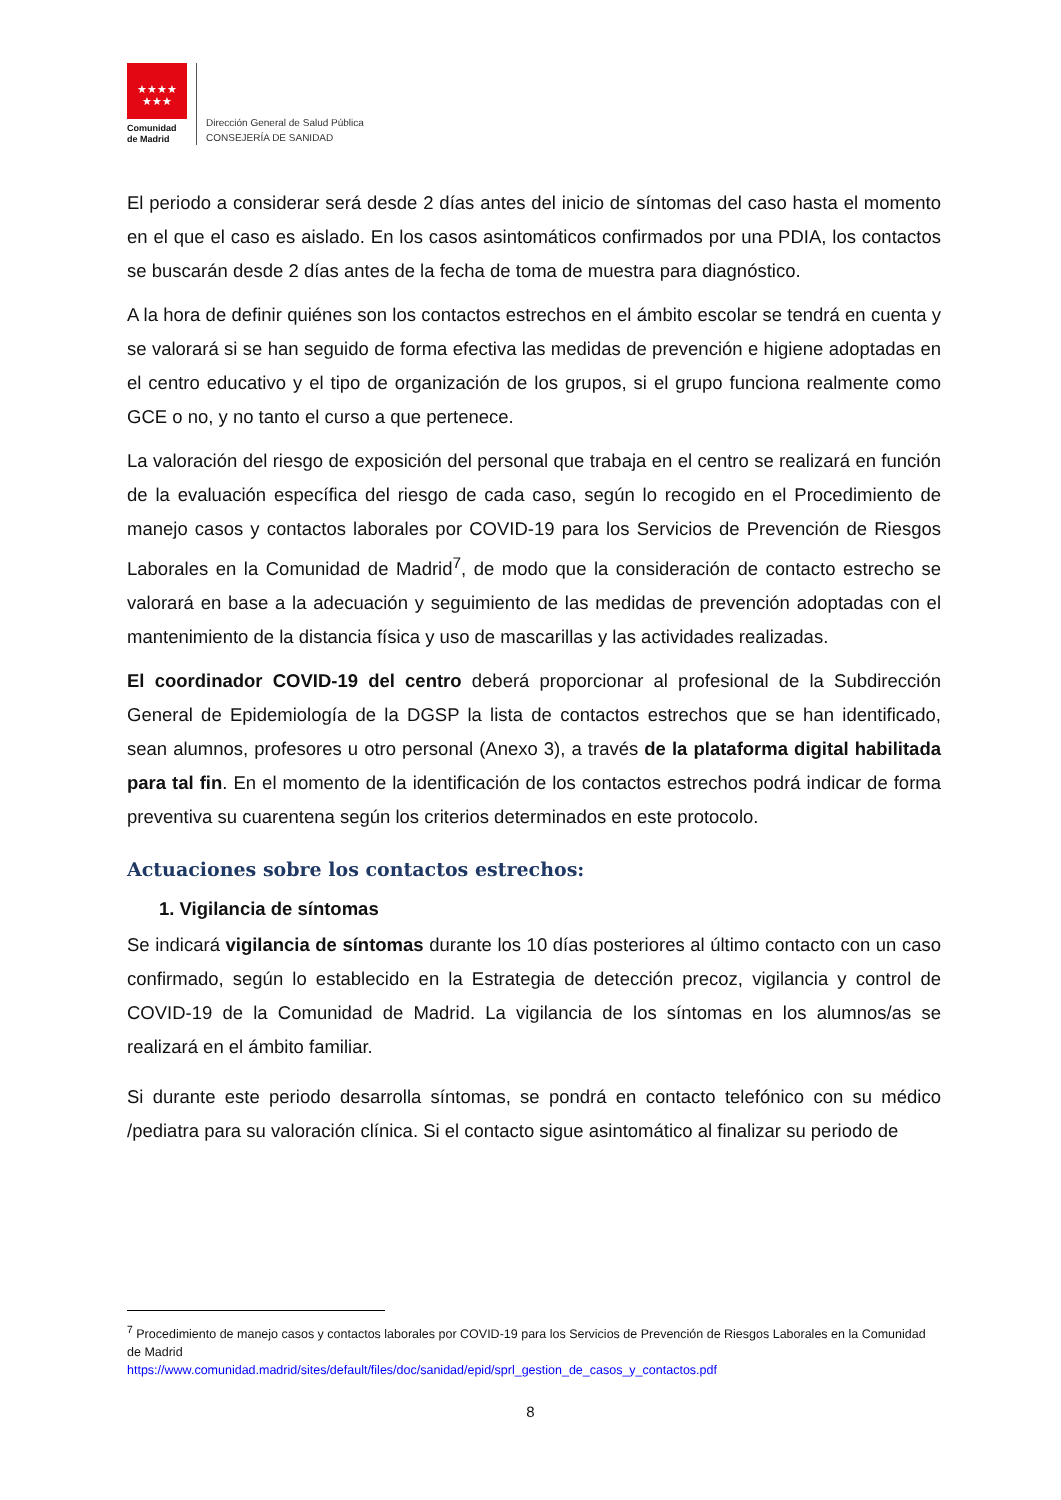★★★★
★★★
Comunidad
de Madrid
Dirección General de Salud Pública
CONSEJERÍA DE SANIDAD
El periodo a considerar será desde 2 días antes del inicio de síntomas del caso hasta el momento en el que el caso es aislado. En los casos asintomáticos confirmados por una PDIA, los contactos se buscarán desde 2 días antes de la fecha de toma de muestra para diagnóstico.
A la hora de definir quiénes son los contactos estrechos en el ámbito escolar se tendrá en cuenta y se valorará si se han seguido de forma efectiva las medidas de prevención e higiene adoptadas en el centro educativo y el tipo de organización de los grupos, si el grupo funciona realmente como GCE o no, y no tanto el curso a que pertenece.
La valoración del riesgo de exposición del personal que trabaja en el centro se realizará en función de la evaluación específica del riesgo de cada caso, según lo recogido en el Procedimiento de manejo casos y contactos laborales por COVID-19 para los Servicios de Prevención de Riesgos Laborales en la Comunidad de Madrid<sup>7</sup>, de modo que la consideración de contacto estrecho se valorará en base a la adecuación y seguimiento de las medidas de prevención adoptadas con el mantenimiento de la distancia física y uso de mascarillas y las actividades realizadas.
El coordinador COVID-19 del centro deberá proporcionar al profesional de la Subdirección General de Epidemiología de la DGSP la lista de contactos estrechos que se han identificado, sean alumnos, profesores u otro personal (Anexo 3), a través de la plataforma digital habilitada para tal fin. En el momento de la identificación de los contactos estrechos podrá indicar de forma preventiva su cuarentena según los criterios determinados en este protocolo.
Actuaciones sobre los contactos estrechos:
1. Vigilancia de síntomas
Se indicará vigilancia de síntomas durante los 10 días posteriores al último contacto con un caso confirmado, según lo establecido en la Estrategia de detección precoz, vigilancia y control de COVID-19 de la Comunidad de Madrid. La vigilancia de los síntomas en los alumnos/as se realizará en el ámbito familiar.
Si durante este periodo desarrolla síntomas, se pondrá en contacto telefónico con su médico /pediatra para su valoración clínica. Si el contacto sigue asintomático al finalizar su periodo de
<sup>7</sup> Procedimiento de manejo casos y contactos laborales por COVID-19 para los Servicios de Prevención de Riesgos Laborales en la Comunidad de Madrid
https://www.comunidad.madrid/sites/default/files/doc/sanidad/epid/sprl_gestion_de_casos_y_contactos.pdf
8